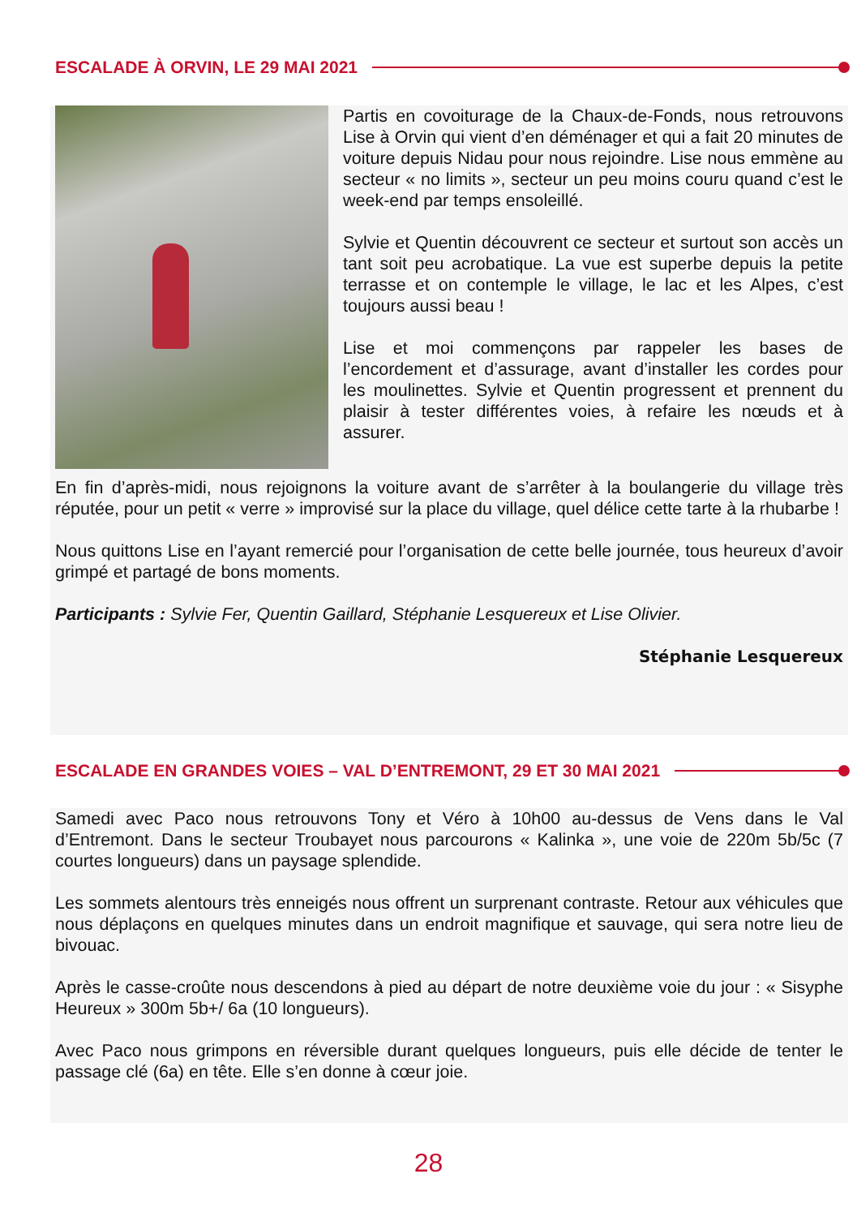ESCALADE À ORVIN, LE 29 MAI 2021
Partis en covoiturage de la Chaux-de-Fonds, nous retrouvons Lise à Orvin qui vient d’en déménager et qui a fait 20 minutes de voiture depuis Nidau pour nous rejoindre. Lise nous emmène au secteur « no limits », secteur un peu moins couru quand c’est le week-end par temps ensoleillé.
Sylvie et Quentin découvrent ce secteur et surtout son accès un tant soit peu acrobatique. La vue est superbe depuis la petite terrasse et on contemple le village, le lac et les Alpes, c’est toujours aussi beau !
Lise et moi commençons par rappeler les bases de l’encordement et d’assurage, avant d’installer les cordes pour les moulinettes. Sylvie et Quentin progressent et prennent du plaisir à tester différentes voies, à refaire les nœuds et à assurer.
En fin d’après-midi, nous rejoignons la voiture avant de s’arrêter à la boulangerie du village très réputée, pour un petit « verre » improvisé sur la place du village, quel délice cette tarte à la rhubarbe !
Nous quittons Lise en l’ayant remercié pour l’organisation de cette belle journée, tous heureux d’avoir grimpé et partagé de bons moments.
Participants : Sylvie Fer, Quentin Gaillard, Stéphanie Lesquereux et Lise Olivier.
Stéphanie Lesquereux
ESCALADE EN GRANDES VOIES – VAL D’ENTREMONT, 29 ET 30 MAI 2021
Samedi avec Paco nous retrouvons Tony et Véro à 10h00 au-dessus de Vens dans le Val d’Entremont. Dans le secteur Troubayet nous parcourons « Kalinka », une voie de 220m 5b/5c (7 courtes longueurs) dans un paysage splendide.
Les sommets alentours très enneigés nous offrent un surprenant contraste. Retour aux véhicules que nous déplaçons en quelques minutes dans un endroit magnifique et sauvage, qui sera notre lieu de bivouac.
Après le casse-croûte nous descendons à pied au départ de notre deuxième voie du jour : « Sisyphe Heureux » 300m 5b+/ 6a (10 longueurs).
Avec Paco nous grimpons en réversible durant quelques longueurs, puis elle décide de tenter le passage clé (6a) en tête. Elle s’en donne à cœur joie.
28